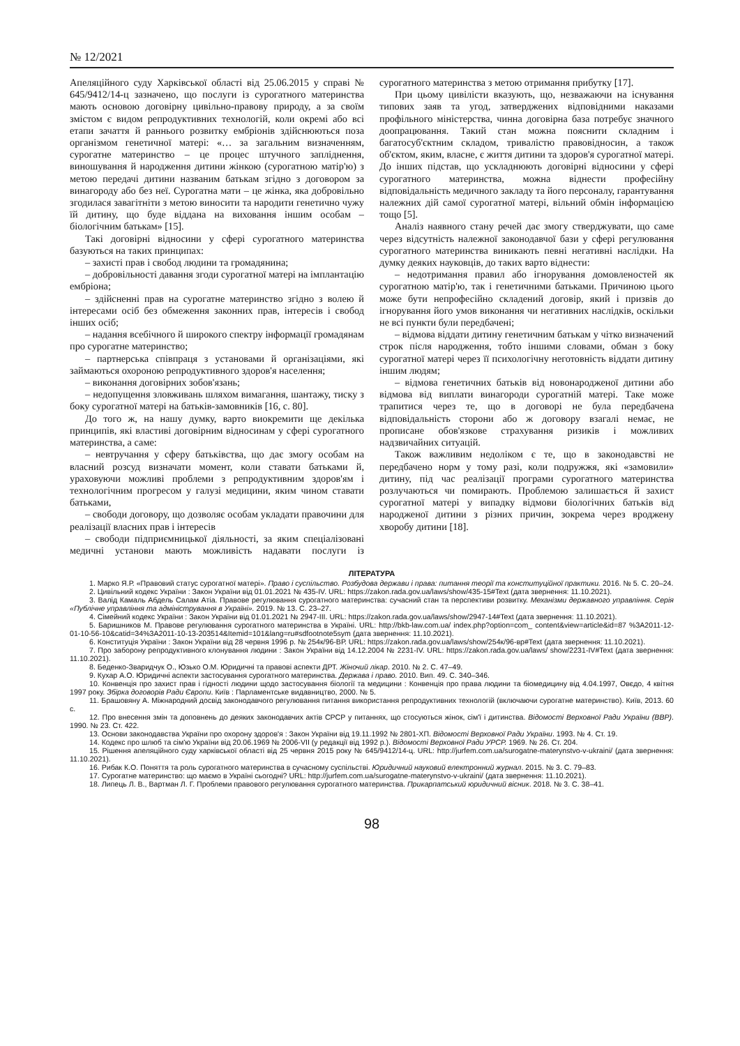№ 12/2021
Апеляційного суду Харківської області від 25.06.2015 у справі № 645/9412/14-ц зазначено, що послуги із сурогатного материнства мають основою договірну цивільно-правову природу, а за своїм змістом є видом репродуктивних технологій, коли окремі або всі етапи зачаття й раннього розвитку ембріонів здійснюються поза організмом генетичної матері: «… за загальним визначенням, сурогатне материнство – це процес штучного запліднення, виношування й народження дитини жінкою (сурогатною матір'ю) з метою передачі дитини названим батькам згідно з договором за винагороду або без неї. Сурогатна мати – це жінка, яка добровільно згодилася завагітніти з метою виносити та народити генетично чужу їй дитину, що буде віддана на виховання іншим особам – біологічним батькам» [15].
Такі договірні відносини у сфері сурогатного материнства базуються на таких принципах:
– захисті прав і свобод людини та громадянина;
– добровільності давання згоди сурогатної матері на імплантацію ембріона;
– здійсненні прав на сурогатне материнство згідно з волею й інтересами осіб без обмеження законних прав, інтересів і свобод інших осіб;
– надання всебічного й широкого спектру інформації громадянам про сурогатне материнство;
– партнерська співпраця з установами й організаціями, які займаються охороною репродуктивного здоров'я населення;
– виконання договірних зобов'язань;
– недопущення зловживань шляхом вимагання, шантажу, тиску з боку сурогатної матері на батьків-замовників [16, с. 80].
До того ж, на нашу думку, варто виокремити ще декілька принципів, які властиві договірним відносинам у сфері сурогатного материнства, а саме:
– невтручання у сферу батьківства, що дає змогу особам на власний розсуд визначати момент, коли ставати батьками й, ураховуючи можливі проблеми з репродуктивним здоров'ям і технологічним прогресом у галузі медицини, яким чином ставати батьками,
– свободи договору, що дозволяє особам укладати правочини для реалізації власних прав і інтересів
– свободи підприємницької діяльності, за яким спеціалізовані медичні установи мають можливість надавати послуги із сурогатного материнства з метою отримання прибутку [17].
При цьому цивілісти вказують, що, незважаючи на існування типових заяв та угод, затверджених відповідними наказами профільного міністерства, чинна договірна база потребує значного доопрацювання. Такий стан можна пояснити складним і багатосуб'єктним складом, тривалістю правовідносин, а також об'єктом, яким, власне, є життя дитини та здоров'я сурогатної матері. До інших підстав, що ускладнюють договірні відносини у сфері сурогатного материнства, можна віднести професійну відповідальність медичного закладу та його персоналу, гарантування належних дій самої сурогатної матері, вільний обмін інформацією тощо [5].
Аналіз наявного стану речей дає змогу стверджувати, що саме через відсутність належної законодавчої бази у сфері регулювання сурогатного материнства виникають певні негативні наслідки. На думку деяких науковців, до таких варто віднести:
– недотримання правил або ігнорування домовленостей як сурогатною матір'ю, так і генетичними батьками. Причиною цього може бути непрофесійно складений договір, який і призвів до ігнорування його умов виконання чи негативних наслідків, оскільки не всі пункти були передбачені;
– відмова віддати дитину генетичним батькам у чітко визначений строк після народження, тобто іншими словами, обман з боку сурогатної матері через її психологічну неготовність віддати дитину іншим людям;
– відмова генетичних батьків від новонародженої дитини або відмова від виплати винагороди сурогатній матері. Таке може трапитися через те, що в договорі не була передбачена відповідальність сторони або ж договору взагалі немає, не прописане обов'язкове страхування ризиків і можливих надзвичайних ситуацій.
Також важливим недоліком є те, що в законодавстві не передбачено норм у тому разі, коли подружжя, які «замовили» дитину, під час реалізації програми сурогатного материнства розлучаються чи помирають. Проблемою залишається й захист сурогатної матері у випадку відмови біологічних батьків від народженої дитини з різних причин, зокрема через вроджену хворобу дитини [18].
ЛІТЕРАТУРА
1. Марко Я.Р. «Правовий статус сурогатної матері». Право і суспільство. Розбудова держави і права: питання теорії та конституційної практики. 2016. № 5. С. 20–24.
2. Цивільний кодекс України : Закон України від 01.01.2021 № 435-IV. URL: https://zakon.rada.gov.ua/laws/show/435-15#Text (дата звернення: 11.10.2021).
3. Валід Камаль Абдель Салам Атіа. Правове регулювання сурогатного материнства: сучасний стан та перспективи розвитку. Механізми державного управління. Серія «Публічне управління та адміністрування в Україні». 2019. № 13. С. 23–27.
4. Сімейний кодекс України : Закон України від 01.01.2021 № 2947-III. URL: https://zakon.rada.gov.ua/laws/show/2947-14#Text (дата звернення: 11.10.2021).
5. Баришников М. Правове регулювання сурогатного материнства в Україні. URL: http://bkb-law.com.ua/ index.php?option=com_ content&view=article&id=87 %3A2011-12-01-10-56-10&catid=34%3A2011-10-13-203514&Itemid=101&lang=ru#sdfootnote5sym (дата звернення: 11.10.2021).
6. Конституція України : Закон України від 28 червня 1996 р. № 254к/96-ВР. URL: https://zakon.rada.gov.ua/laws/show/254к/96-вр#Text (дата звернення: 11.10.2021).
7. Про заборону репродуктивного клонування людини : Закон України від 14.12.2004 № 2231-IV. URL: https://zakon.rada.gov.ua/laws/ show/2231-IV#Text (дата звернення: 11.10.2021).
8. Беденко-Зваридчук О., Юзько О.М. Юридичні та правові аспекти ДРТ. Жіночий лікар. 2010. № 2. С. 47–49.
9. Кухар А.О. Юридичні аспекти застосування сурогатного материнства. Держава і право. 2010. Вип. 49. С. 340–346.
10. Конвенція про захист прав і гідності людини щодо застосування біології та медицини : Конвенція про права людини та біомедицину від 4.04.1997, Овєдо, 4 квітня 1997 року. Збірка договорів Ради Європи. Київ : Парламентське видавництво, 2000. № 5.
11. Брашовяну А. Міжнародний досвід законодавчого регулювання питання використання репродуктивних технологій (включаючи сурогатне материнство). Київ, 2013. 60 с.
12. Про внесення змін та доповнень до деяких законодавчих актів СРСР у питаннях, що стосуються жінок, сім'ї і дитинства. Відомості Верховної Ради України (ВВР). 1990. № 23. Ст. 422.
13. Основи законодавства України про охорону здоров'я : Закон України від 19.11.1992 № 2801-ХП. Відомості Верховної Ради України. 1993. № 4. Ст. 19.
14. Кодекс про шлюб та сім'ю України від 20.06.1969 № 2006-VII (у редакції від 1992 р.). Відомості Верховної Ради УРСР. 1969. № 26. Ст. 204.
15. Рішення апеляційного суду харківської області від 25 червня 2015 року № 645/9412/14-ц. URL: http://jurfem.com.ua/surogatne-materynstvo-v-ukraini/ (дата звернення: 11.10.2021).
16. Рибак К.О. Поняття та роль сурогатного материнства в сучасному суспільстві. Юридичний науковий електронний журнал. 2015. № 3. С. 79–83.
17. Сурогатне материнство: що маємо в Україні сьогодні? URL: http://jurfem.com.ua/surogatne-materynstvo-v-ukraini/ (дата звернення: 11.10.2021).
18. Липець Л. В., Вартман Л. Г. Проблеми правового регулювання сурогатного материнства. Прикарпатський юридичний вісник. 2018. № 3. С. 38–41.
98